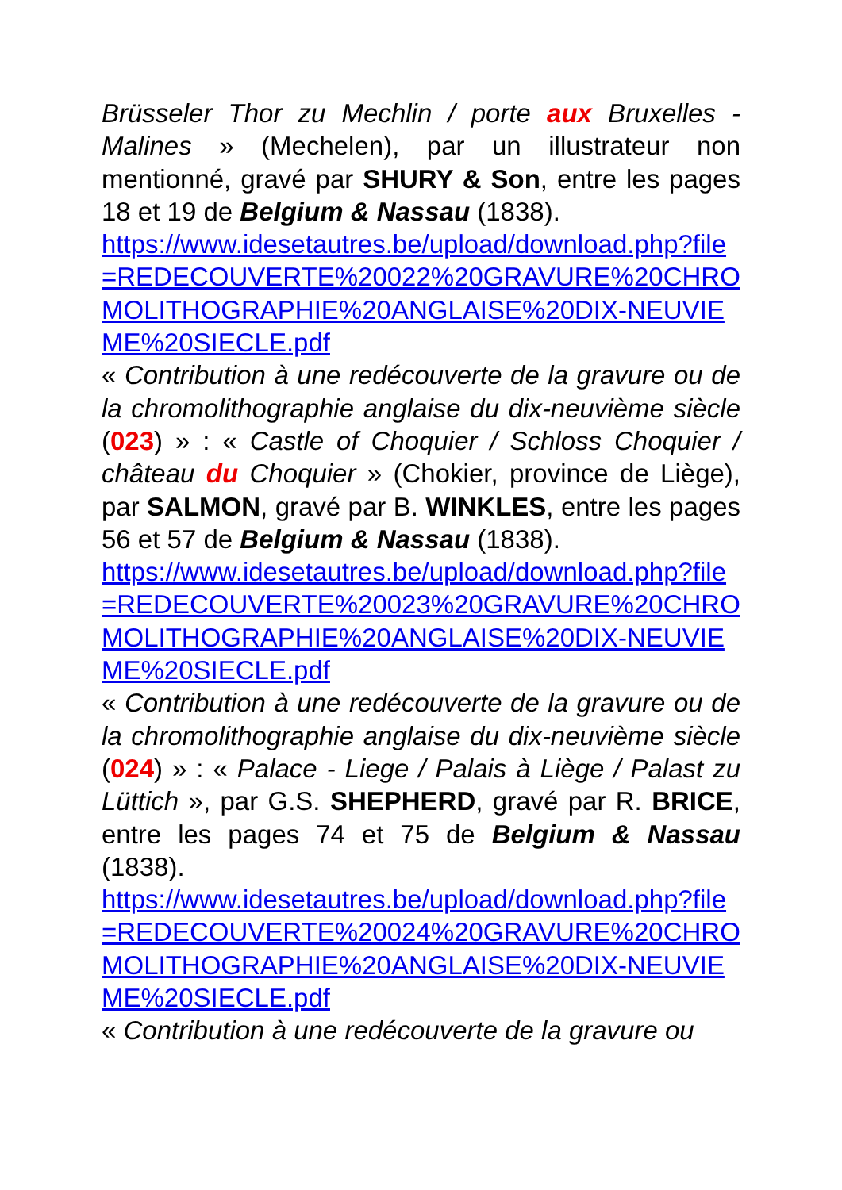Brüsseler Thor zu Mechlin / porte aux Bruxelles - Malines » (Mechelen), par un illustrateur non mentionné, gravé par SHURY & Son, entre les pages 18 et 19 de Belgium & Nassau (1838).
https://www.idesetautres.be/upload/download.php?file=REDECOUVERTE%20022%20GRAVURE%20CHROMOLITHOGRAPHIE%20ANGLAISE%20DIX-NEUVIEME%20SIECLE.pdf
« Contribution à une redécouverte de la gravure ou de la chromolithographie anglaise du dix-neuvième siècle (023) » : « Castle of Choquier / Schloss Choquier / château du Choquier » (Chokier, province de Liège), par SALMON, gravé par B. WINKLES, entre les pages 56 et 57 de Belgium & Nassau (1838).
https://www.idesetautres.be/upload/download.php?file=REDECOUVERTE%20023%20GRAVURE%20CHROMOLITHOGRAPHIE%20ANGLAISE%20DIX-NEUVIEME%20SIECLE.pdf
« Contribution à une redécouverte de la gravure ou de la chromolithographie anglaise du dix-neuvième siècle (024) » : « Palace - Liege / Palais à Liège / Palast zu Lüttich », par G.S. SHEPHERD, gravé par R. BRICE, entre les pages 74 et 75 de Belgium & Nassau (1838).
https://www.idesetautres.be/upload/download.php?file=REDECOUVERTE%20024%20GRAVURE%20CHROMOLITHOGRAPHIE%20ANGLAISE%20DIX-NEUVIEME%20SIECLE.pdf
« Contribution à une redécouverte de la gravure ou